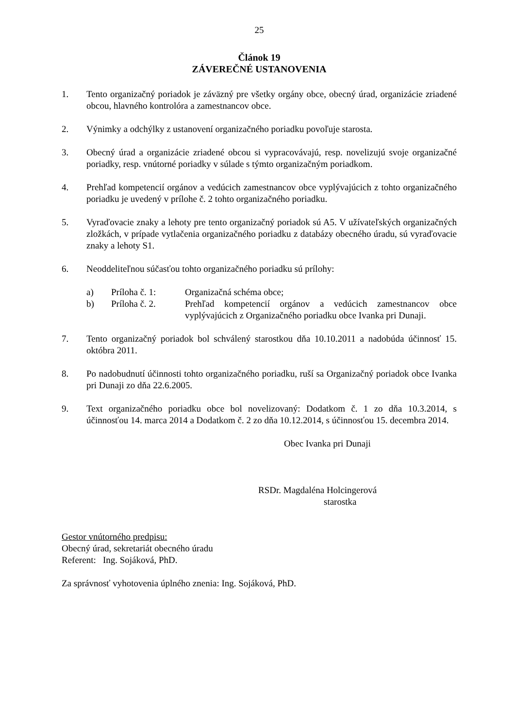25
Článok 19
ZÁVEREČNÉ USTANOVENIA
1. Tento organizačný poriadok je záväzný pre všetky orgány obce, obecný úrad, organizácie zriadené obcou, hlavného kontrolóra a zamestnancov obce.
2. Výnimky a odchýlky z ustanovení organizačného poriadku povoľuje starosta.
3. Obecný úrad a organizácie zriadené obcou si vypracovávajú, resp. novelizujú svoje organizačné poriadky, resp. vnútorné poriadky v súlade s týmto organizačným poriadkom.
4. Prehľad kompetencií orgánov a vedúcich zamestnancov obce vyplývajúcich z tohto organizačného poriadku je uvedený v prílohe č. 2 tohto organizačného poriadku.
5. Vyraďovacie znaky a lehoty pre tento organizačný poriadok sú A5. V užívateľských organizačných zložkách, v prípade vytlačenia organizačného poriadku z databázy obecného úradu, sú vyraďovacie znaky a lehoty S1.
6. Neoddeliteľnou súčasťou tohto organizačného poriadku sú prílohy:
a) Príloha č. 1: Organizačná schéma obce;
b) Príloha č. 2. Prehľad kompetencií orgánov a vedúcich zamestnancov obce vyplývajúcich z Organizačného poriadku obce Ivanka pri Dunaji.
7. Tento organizačný poriadok bol schválený starostkou dňa 10.10.2011 a nadobúda účinnosť 15. októbra 2011.
8. Po nadobudnutí účinnosti tohto organizačného poriadku, ruší sa Organizačný poriadok obce Ivanka pri Dunaji zo dňa 22.6.2005.
9. Text organizačného poriadku obce bol novelizovaný: Dodatkom č. 1 zo dňa 10.3.2014, s účinnosťou 14. marca 2014 a Dodatkom č. 2 zo dňa 10.12.2014, s účinnosťou 15. decembra 2014.
Obec Ivanka pri Dunaji
RSDr. Magdaléna Holcingerová
starostka
Gestor vnútorného predpisu:
Obecný úrad, sekretariát obecného úradu
Referent: Ing. Sojáková, PhD.
Za správnosť vyhotovenia úplného znenia: Ing. Sojáková, PhD.